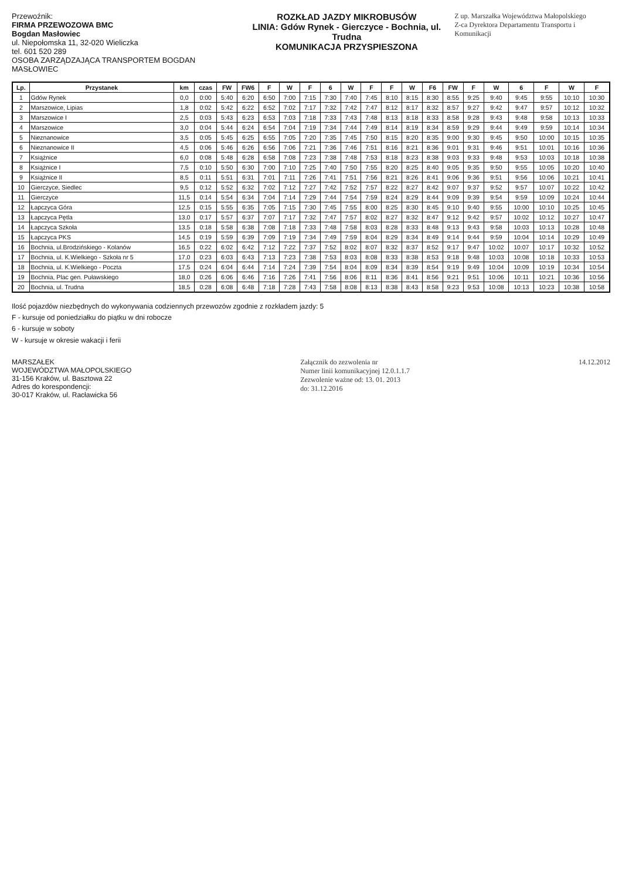Przewoźnik:
FIRMA PRZEWOZOWA BMC
Bogdan Masłowiec
ul. Niepołomska 11, 32-020 Wieliczka
tel. 601 520 289
OSOBA ZARZĄDZAJĄCA TRANSPORTEM BOGDAN MASŁOWIEC
ROZKŁAD JAZDY MIKROBUSÓW
LINIA: Gdów Rynek - Gierczyce - Bochnia, ul. Trudna
KOMUNIKACJA PRZYSPIESZONA
Z up. Marszałka Województwa Małopolskiego
Z-ca Dyrektora Departamentu Transportu i Komunikacji
| Lp. | Przystanek | km | czas | FW | FW6 | F | W | F | 6 | W | F | F | W | F6 | FW | F | W | 6 | F | W | F |
| --- | --- | --- | --- | --- | --- | --- | --- | --- | --- | --- | --- | --- | --- | --- | --- | --- | --- | --- | --- | --- | --- |
| 1 | Gdów Rynek | 0,0 | 0:00 | 5:40 | 6:20 | 6:50 | 7:00 | 7:15 | 7:30 | 7:40 | 7:45 | 8:10 | 8:15 | 8:30 | 8:55 | 9:25 | 9:40 | 9:45 | 9:55 | 10:10 | 10:30 |
| 2 | Marszowice, Lipias | 1,8 | 0:02 | 5:42 | 6:22 | 6:52 | 7:02 | 7:17 | 7:32 | 7:42 | 7:47 | 8:12 | 8:17 | 8:32 | 8:57 | 9:27 | 9:42 | 9:47 | 9:57 | 10:12 | 10:32 |
| 3 | Marszowice I | 2,5 | 0:03 | 5:43 | 6:23 | 6:53 | 7:03 | 7:18 | 7:33 | 7:43 | 7:48 | 8:13 | 8:18 | 8:33 | 8:58 | 9:28 | 9:43 | 9:48 | 9:58 | 10:13 | 10:33 |
| 4 | Marszowice | 3,0 | 0:04 | 5:44 | 6:24 | 6:54 | 7:04 | 7:19 | 7:34 | 7:44 | 7:49 | 8:14 | 8:19 | 8:34 | 8:59 | 9:29 | 9:44 | 9:49 | 9:59 | 10:14 | 10:34 |
| 5 | Nieznanowice | 3,5 | 0:05 | 5:45 | 6:25 | 6:55 | 7:05 | 7:20 | 7:35 | 7:45 | 7:50 | 8:15 | 8:20 | 8:35 | 9:00 | 9:30 | 9:45 | 9:50 | 10:00 | 10:15 | 10:35 |
| 6 | Nieznanowice II | 4,5 | 0:06 | 5:46 | 6:26 | 6:56 | 7:06 | 7:21 | 7:36 | 7:46 | 7:51 | 8:16 | 8:21 | 8:36 | 9:01 | 9:31 | 9:46 | 9:51 | 10:01 | 10:16 | 10:36 |
| 7 | Książnice | 6,0 | 0:08 | 5:48 | 6:28 | 6:58 | 7:08 | 7:23 | 7:38 | 7:48 | 7:53 | 8:18 | 8:23 | 8:38 | 9:03 | 9:33 | 9:48 | 9:53 | 10:03 | 10:18 | 10:38 |
| 8 | Książnice I | 7,5 | 0:10 | 5:50 | 6:30 | 7:00 | 7:10 | 7:25 | 7:40 | 7:50 | 7:55 | 8:20 | 8:25 | 8:40 | 9:05 | 9:35 | 9:50 | 9:55 | 10:05 | 10:20 | 10:40 |
| 9 | Książnice II | 8,5 | 0:11 | 5:51 | 6:31 | 7:01 | 7:11 | 7:26 | 7:41 | 7:51 | 7:56 | 8:21 | 8:26 | 8:41 | 9:06 | 9:36 | 9:51 | 9:56 | 10:06 | 10:21 | 10:41 |
| 10 | Gierczyce, Siedlec | 9,5 | 0:12 | 5:52 | 6:32 | 7:02 | 7:12 | 7:27 | 7:42 | 7:52 | 7:57 | 8:22 | 8:27 | 8:42 | 9:07 | 9:37 | 9:52 | 9:57 | 10:07 | 10:22 | 10:42 |
| 11 | Gierczyce | 11,5 | 0:14 | 5:54 | 6:34 | 7:04 | 7:14 | 7:29 | 7:44 | 7:54 | 7:59 | 8:24 | 8:29 | 8:44 | 9:09 | 9:39 | 9:54 | 9:59 | 10:09 | 10:24 | 10:44 |
| 12 | Łapczyca Góra | 12,5 | 0:15 | 5:55 | 6:35 | 7:05 | 7:15 | 7:30 | 7:45 | 7:55 | 8:00 | 8:25 | 8:30 | 8:45 | 9:10 | 9:40 | 9:55 | 10:00 | 10:10 | 10:25 | 10:45 |
| 13 | Łapczyca Pętla | 13,0 | 0:17 | 5:57 | 6:37 | 7:07 | 7:17 | 7:32 | 7:47 | 7:57 | 8:02 | 8:27 | 8:32 | 8:47 | 9:12 | 9:42 | 9:57 | 10:02 | 10:12 | 10:27 | 10:47 |
| 14 | Łapczyca Szkoła | 13,5 | 0:18 | 5:58 | 6:38 | 7:08 | 7:18 | 7:33 | 7:48 | 7:58 | 8:03 | 8:28 | 8:33 | 8:48 | 9:13 | 9:43 | 9:58 | 10:03 | 10:13 | 10:28 | 10:48 |
| 15 | Łapczyca PKS | 14,5 | 0:19 | 5:59 | 6:39 | 7:09 | 7:19 | 7:34 | 7:49 | 7:59 | 8:04 | 8:29 | 8:34 | 8:49 | 9:14 | 9:44 | 9:59 | 10:04 | 10:14 | 10:29 | 10:49 |
| 16 | Bochnia, ul.Brodzińskiego - Kolanów | 16,5 | 0:22 | 6:02 | 6:42 | 7:12 | 7:22 | 7:37 | 7:52 | 8:02 | 8:07 | 8:32 | 8:37 | 8:52 | 9:17 | 9:47 | 10:02 | 10:07 | 10:17 | 10:32 | 10:52 |
| 17 | Bochnia, ul. K.Wielkiego - Szkoła nr 5 | 17,0 | 0:23 | 6:03 | 6:43 | 7:13 | 7:23 | 7:38 | 7:53 | 8:03 | 8:08 | 8:33 | 8:38 | 8:53 | 9:18 | 9:48 | 10:03 | 10:08 | 10:18 | 10:33 | 10:53 |
| 18 | Bochnia, ul. K.Wielkiego - Poczta | 17,5 | 0:24 | 6:04 | 6:44 | 7:14 | 7:24 | 7:39 | 7:54 | 8:04 | 8:09 | 8:34 | 8:39 | 8:54 | 9:19 | 9:49 | 10:04 | 10:09 | 10:19 | 10:34 | 10:54 |
| 19 | Bochnia, Plac gen. Puławskiego | 18,0 | 0:26 | 6:06 | 6:46 | 7:16 | 7:26 | 7:41 | 7:56 | 8:06 | 8:11 | 8:36 | 8:41 | 8:56 | 9:21 | 9:51 | 10:06 | 10:11 | 10:21 | 10:36 | 10:56 |
| 20 | Bochnia, ul. Trudna | 18,5 | 0:28 | 6:08 | 6:48 | 7:18 | 7:28 | 7:43 | 7:58 | 8:08 | 8:13 | 8:38 | 8:43 | 8:58 | 9:23 | 9:53 | 10:08 | 10:13 | 10:23 | 10:38 | 10:58 |
Ilość pojazdów niezbędnych do wykonywania codziennych przewozów zgodnie z rozkładem jazdy: 5
F - kursuje od poniedziałku do piątku w dni robocze
6 - kursuje w soboty
W - kursuje w okresie wakacji i ferii
MARSZAŁEK
WOJEWÓDZTWA MAŁOPOLSKIEGO
31-156 Kraków, ul. Basztowa 22
Adres do korespondencji:
30-017 Kraków, ul. Racławicka 56
Załącznik do zezwolenia nr
Numer linii komunikacyjnej 12.0.1.1.7
Zezwolenie ważne od: 13. 01. 2013
do: 31.12.2016
14.12.2012